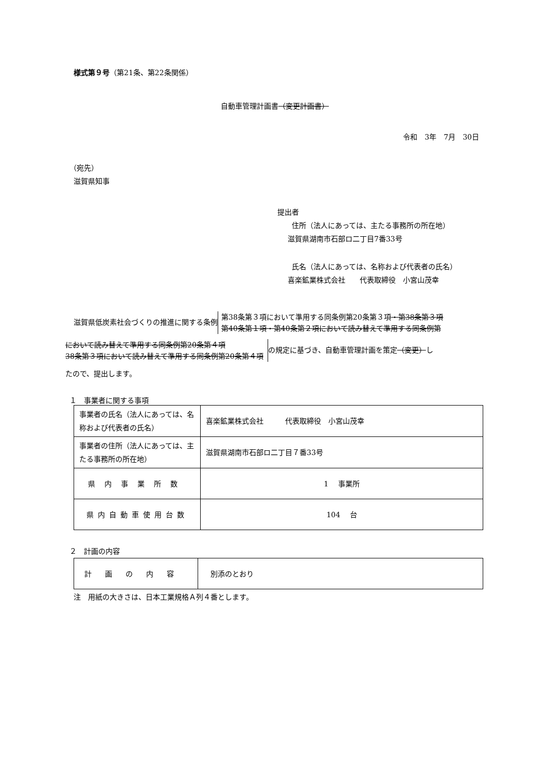様式第９号（第21条、第22条関係）
自動車管理計画書（変更計画書）
令和　3年　7月　30日
（宛先）
滋賀県知事
提出者
住所（法人にあっては、主たる事務所の所在地）
滋賀県湖南市石部ロ二丁目7番33号
氏名（法人にあっては、名称および代表者の氏名）
喜楽鉱業株式会社　　代表取締役　小宮山茂幸
滋賀県低炭素社会づくりの推進に関する条例 第38条第３項において準用する同条例第20条第３項・第38条第３項
第40条第１項・第40条第２項において読み替えて準用する同条例第
において読み替えて準用する同条例第20条第４項
38条第３項において読み替えて準用する同条例第20条第４項 の規定に基づき、自動車管理計画を策定（変更）し
たので、提出します。
１　事業者に関する事項
| 事業者の氏名（法人にあっては、名称および代表者の氏名） | 喜楽鉱業株式会社 代表取締役 小宮山茂幸 |
| 事業者の住所（法人にあっては、主たる事務所の所在地） | 滋賀県湖南市石部ロ二丁目７番33号 |
| 県内事業所数 | 1 事業所 |
| 県内自動車使用台数 | 104 台 |
２　計画の内容
| 計画の内容 | 別添のとおり |
注　用紙の大きさは、日本工業規格Ａ列４番とします。